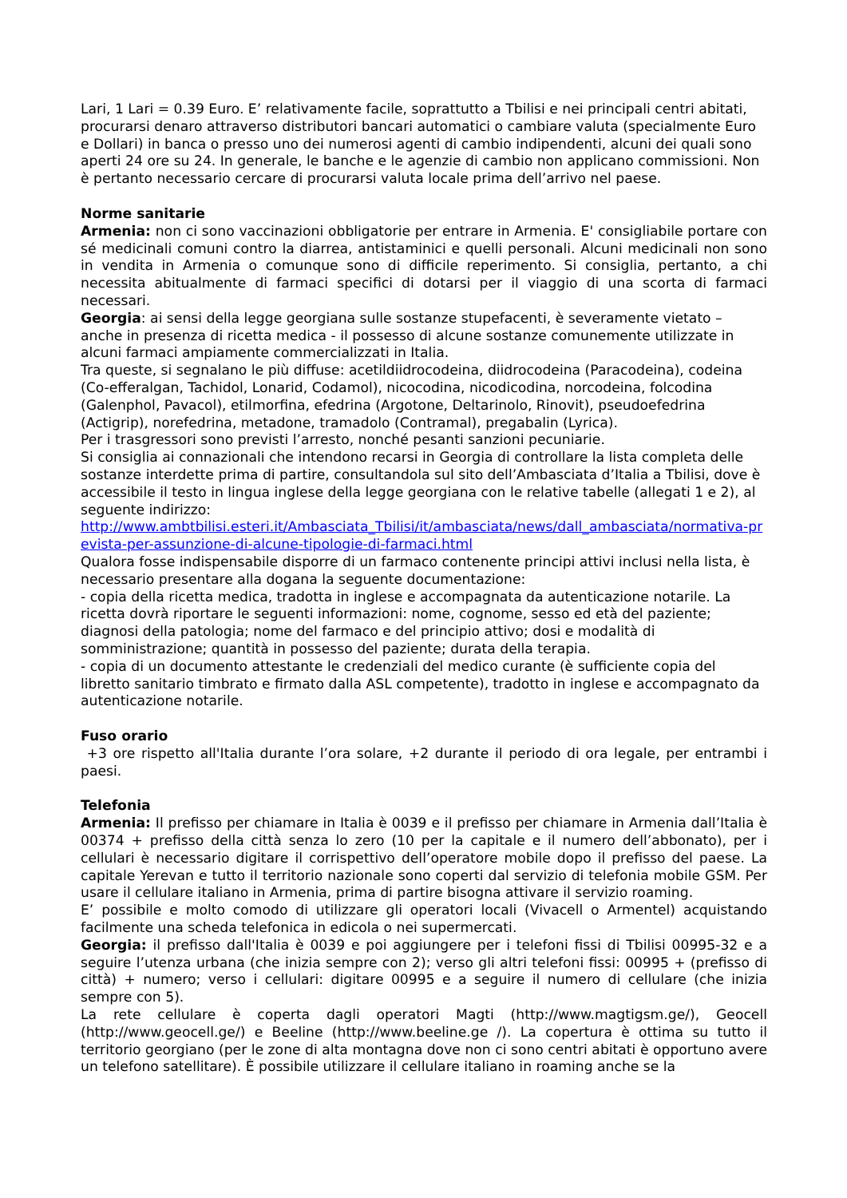Lari, 1 Lari = 0.39 Euro. E’ relativamente facile, soprattutto a Tbilisi e nei principali centri abitati, procurarsi denaro attraverso distributori bancari automatici o cambiare valuta (specialmente Euro e Dollari) in banca o presso uno dei numerosi agenti di cambio indipendenti, alcuni dei quali sono aperti 24 ore su 24. In generale, le banche e le agenzie di cambio non applicano commissioni. Non è pertanto necessario cercare di procurarsi valuta locale prima dell’arrivo nel paese.
Norme sanitarie
Armenia: non ci sono vaccinazioni obbligatorie per entrare in Armenia. E' consigliabile portare con sé medicinali comuni contro la diarrea, antistaminici e quelli personali. Alcuni medicinali non sono in vendita in Armenia o comunque sono di difficile reperimento. Si consiglia, pertanto, a chi necessita abitualmente di farmaci specifici di dotarsi per il viaggio di una scorta di farmaci necessari.
Georgia: ai sensi della legge georgiana sulle sostanze stupefacenti, è severamente vietato – anche in presenza di ricetta medica - il possesso di alcune sostanze comunemente utilizzate in alcuni farmaci ampiamente commercializzati in Italia.
Tra queste, si segnalano le più diffuse: acetildiidrocodeina, diidrocodeina (Paracodeina), codeina (Co-efferalgan, Tachidol, Lonarid, Codamol), nicocodina, nicodicodina, norcodeina, folcodina (Galenphol, Pavacol), etilmorfina, efedrina (Argotone, Deltarinolo, Rinovit), pseudoefedrina (Actigrip), norefedrina, metadone, tramadolo (Contramal), pregabalin (Lyrica).
Per i trasgressori sono previsti l’arresto, nonché pesanti sanzioni pecuniarie.
Si consiglia ai connazionali che intendono recarsi in Georgia di controllare la lista completa delle sostanze interdette prima di partire, consultandola sul sito dell’Ambasciata d’Italia a Tbilisi, dove è accessibile il testo in lingua inglese della legge georgiana con le relative tabelle (allegati 1 e 2), al seguente indirizzo:
http://www.ambtbilisi.esteri.it/Ambasciata_Tbilisi/it/ambasciata/news/dall_ambasciata/normativa-prevista-per-assunzione-di-alcune-tipologie-di-farmaci.html
Qualora fosse indispensabile disporre di un farmaco contenente principi attivi inclusi nella lista, è necessario presentare alla dogana la seguente documentazione:
- copia della ricetta medica, tradotta in inglese e accompagnata da autenticazione notarile. La ricetta dovrà riportare le seguenti informazioni: nome, cognome, sesso ed età del paziente; diagnosi della patologia; nome del farmaco e del principio attivo; dosi e modalità di somministrazione; quantità in possesso del paziente; durata della terapia.
- copia di un documento attestante le credenziali del medico curante (è sufficiente copia del libretto sanitario timbrato e firmato dalla ASL competente), tradotto in inglese e accompagnato da autenticazione notarile.
Fuso orario
+3 ore rispetto all'Italia durante l’ora solare, +2 durante il periodo di ora legale, per entrambi i paesi.
Telefonia
Armenia: Il prefisso per chiamare in Italia è 0039 e il prefisso per chiamare in Armenia dall’Italia è 00374 + prefisso della città senza lo zero (10 per la capitale e il numero dell’abbonato), per i cellulari è necessario digitare il corrispettivo dell’operatore mobile dopo il prefisso del paese. La capitale Yerevan e tutto il territorio nazionale sono coperti dal servizio di telefonia mobile GSM. Per usare il cellulare italiano in Armenia, prima di partire bisogna attivare il servizio roaming.
E’ possibile e molto comodo di utilizzare gli operatori locali (Vivacell o Armentel) acquistando facilmente una scheda telefonica in edicola o nei supermercati.
Georgia: il prefisso dall'Italia è 0039 e poi aggiungere per i telefoni fissi di Tbilisi 00995-32 e a seguire l’utenza urbana (che inizia sempre con 2); verso gli altri telefoni fissi: 00995 + (prefisso di città) + numero; verso i cellulari: digitare 00995 e a seguire il numero di cellulare (che inizia sempre con 5).
La rete cellulare è coperta dagli operatori Magti (http://www.magtigsm.ge/), Geocell (http://www.geocell.ge/) e Beeline (http://www.beeline.ge /). La copertura è ottima su tutto il territorio georgiano (per le zone di alta montagna dove non ci sono centri abitati è opportuno avere un telefono satellitare). È possibile utilizzare il cellulare italiano in roaming anche se la